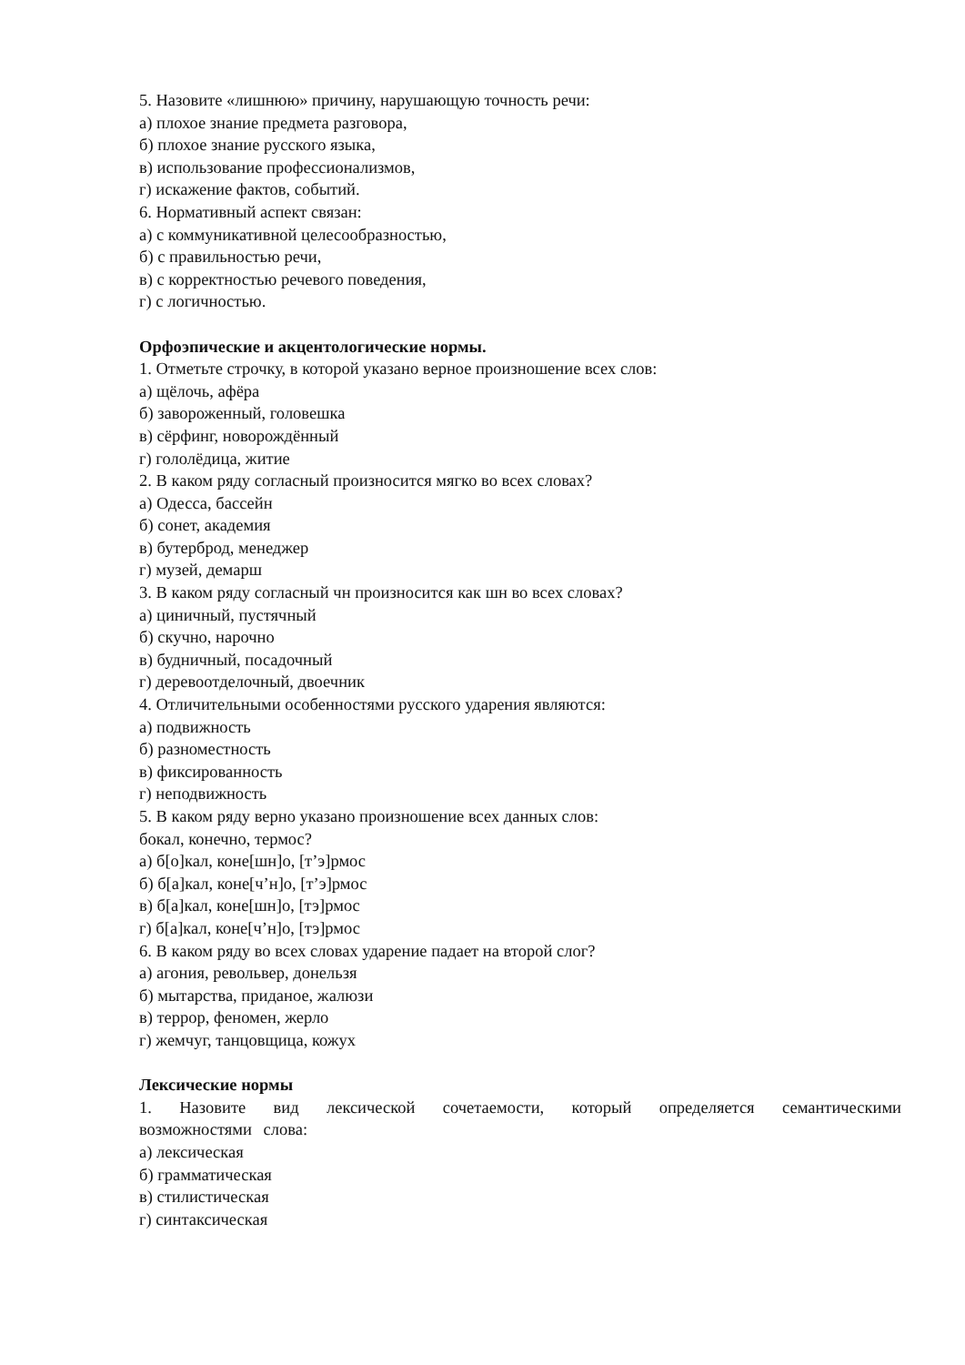5. Назовите «лишнюю» причину, нарушающую точность речи:
а) плохое знание предмета разговора,
б) плохое знание русского языка,
в) использование профессионализмов,
г) искажение фактов, событий.
6. Нормативный аспект связан:
а) с коммуникативной целесообразностью,
б) с правильностью речи,
в) с корректностью речевого поведения,
г) с логичностью.
Орфоэпические и акцентологические нормы.
1. Отметьте строчку, в которой указано верное произношение всех слов:
а) щёлочь, афёра
б) завороженный, головешка
в) сёрфинг, новорождённый
г) гололёдица, житие
2. В каком ряду согласный произносится мягко во всех словах?
а) Одесса, бассейн
б) сонет, академия
в) бутерброд, менеджер
г) музей, демарш
3. В каком ряду согласный чн произносится как шн во всех словах?
а) циничный, пустячный
б) скучно, нарочно
в) будничный, посадочный
г) деревоотделочный, двоечник
4. Отличительными особенностями русского ударения являются:
а) подвижность
б) разноместность
в) фиксированность
г) неподвижность
5. В каком ряду верно указано произношение всех данных слов:
бокал, конечно, термос?
а) б[о]кал, коне[шн]о, [т’э]рмос
б) б[а]кал, коне[ч’н]о, [т’э]рмос
в) б[а]кал, коне[шн]о, [тэ]рмос
г) б[а]кал, коне[ч’н]о, [тэ]рмос
6. В каком ряду во всех словах ударение падает на второй слог?
а) агония, револьвер, донельзя
б) мытарства, приданое, жалюзи
в) террор, феномен, жерло
г) жемчуг, танцовщица, кожух
Лексические нормы
1. Назовите вид лексической сочетаемости, который определяется семантическими возможностями слова:
а) лексическая
б) грамматическая
в) стилистическая
г) синтаксическая